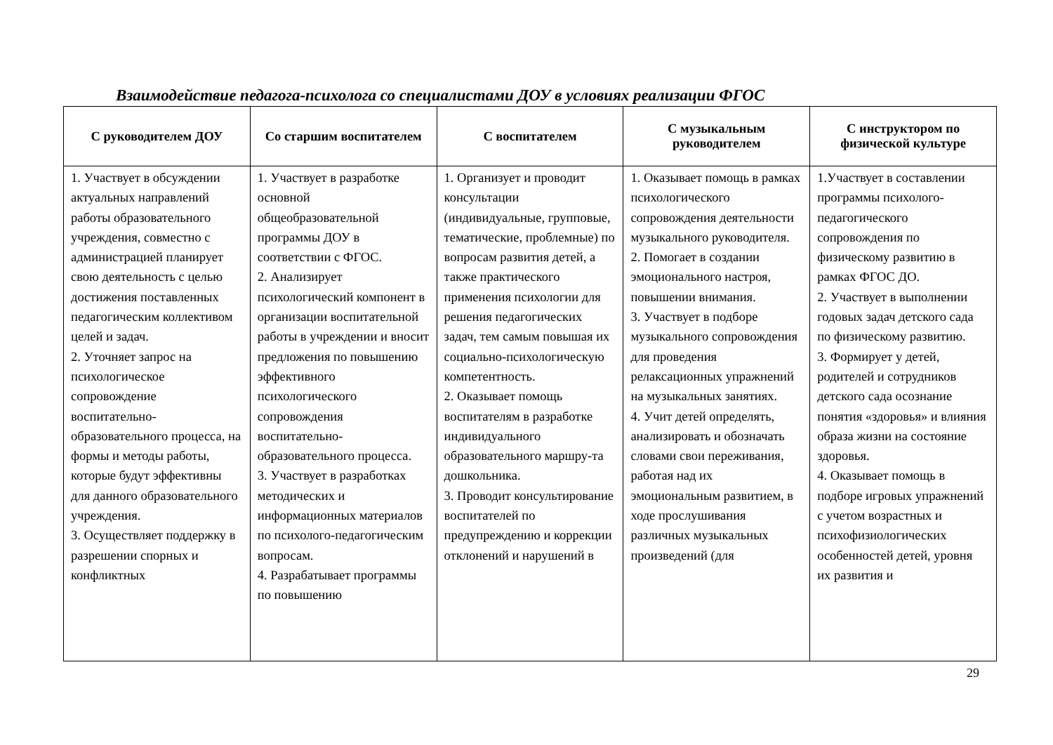Взаимодействие педагога-психолога со специалистами ДОУ в условиях реализации ФГОС
| С руководителем ДОУ | Со старшим воспитателем | С воспитателем | С музыкальным руководителем | С инструктором по физической культуре |
| --- | --- | --- | --- | --- |
| 1. Участвует в обсуждении актуальных направлений работы образовательного учреждения, совместно с администрацией планирует свою деятельность с целью достижения поставленных педагогическим коллективом целей и задач. 2. Уточняет запрос на психологическое сопровождение воспитательно-образовательного процесса, на формы и методы работы, которые будут эффективны для данного образовательного учреждения. 3. Осуществляет поддержку в разрешении спорных и конфликтных | 1. Участвует в разработке основной общеобразовательной программы ДОУ в соответствии с ФГОС. 2. Анализирует психологический компонент в организации воспитательной работы в учреждении и вносит предложения по повышению эффективного психологического сопровождения воспитательно-образовательного процесса. 3. Участвует в разработках методических и информационных материалов по психолого-педагогическим вопросам. 4. Разрабатывает программы по повышению | 1. Организует и проводит консультации (индивидуальные, групповые, тематические, проблемные) по вопросам развития детей, а также практического применения психологии для решения педагогических задач, тем самым повышая их социально-психологическую компетентность. 2. Оказывает помощь воспитателям в разработке индивидуального образовательного маршру-та дошкольника. 3. Проводит консультирование воспитателей по предупреждению и коррекции отклонений и нарушений в | 1. Оказывает помощь в рамках психологического сопровождения деятельности музыкального руководителя. 2. Помогает в создании эмоционального настроя, повышении внимания. 3. Участвует в подборе музыкального сопровождения для проведения релаксационных упражнений на музыкальных занятиях. 4. Учит детей определять, анализировать и обозначать словами свои переживания, работая над их эмоциональным развитием, в ходе прослушивания различных музыкальных произведений (для | 1.Участвует в составлении программы психолого-педагогического сопровождения по физическому развитию в рамках ФГОС ДО. 2. Участвует в выполнении годовых задач детского сада по физическому развитию. 3. Формирует у детей, родителей и сотрудников детского сада осознание понятия «здоровья» и влияния образа жизни на состояние здоровья. 4. Оказывает помощь в подборе игровых упражнений с учетом возрастных и психофизиологических особенностей детей, уровня их развития и |
29